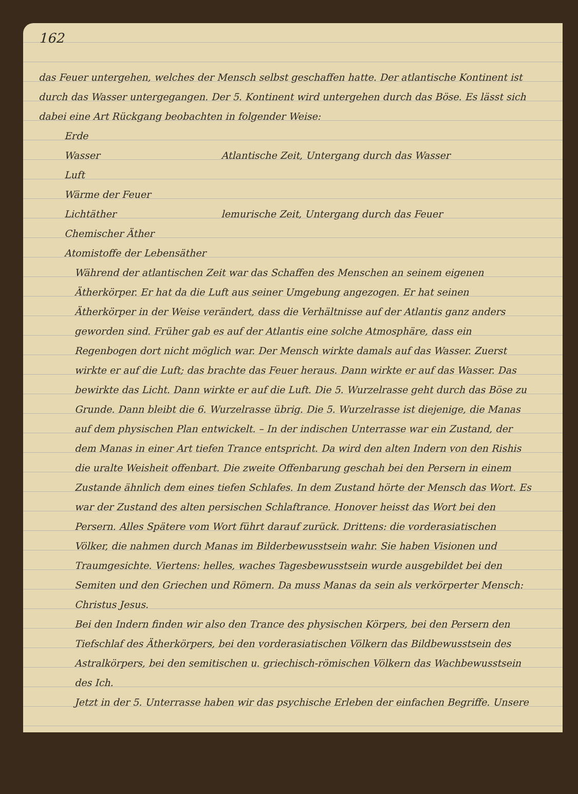162
das Feuer untergehen, welches der Mensch selbst geschaffen hatte. Der atlantische Kontinent ist durch das Wasser untergegangen. Der 5. Kontinent wird untergehen durch das Böse. Es lässt sich dabei eine Art Rückgang beobachten in folgender Weise:
Erde
Wasser
Luft
Wärme der Feuer
Lichtäther
Chemischer Äther
Atomistoffe der Lebensäther
Atlantische Zeit, Untergang durch das Wasser
lemurische Zeit, Untergang durch das Feuer
Während der atlantischen Zeit war das Schaffen des Menschen an seinem eigenen Ätherkörper. Er hat da die Luft aus seiner Umgebung angezogen. Er hat seinen Ätherkörper in der Weise verändert, dass die Verhältnisse auf der Atlantis ganz anders geworden sind. Früher gab es auf der Atlantis eine solche Atmosphäre, dass ein Regenbogen dort nicht möglich war. Der Mensch wirkte damals auf das Wasser. Zuerst wirkte er auf die Luft; das brachte das Feuer heraus. Dann wirkte er auf das Wasser. Das bewirkte das Licht. Dann wirkte er auf die Luft. Die 5. Wurzelrasse geht durch das Böse zu Grunde. Dann bleibt die 6. Wurzelrasse übrig. Die 5. Wurzelrasse ist diejenige, die Manas auf dem physischen Plan entwickelt. – In der indischen Unterrasse war ein Zustand, der dem Manas in einer Art tiefen Trance entspricht. Da wird den alten Indern von den Rishis die uralte Weisheit offenbart. Die zweite Offenbarung geschah bei den Persern in einem Zustande ähnlich dem eines tiefen Schlafes. In dem Zustand hörte der Mensch das Wort. Es war der Zustand des alten persischen Schlaftrance. Honover heisst das Wort bei den Persern. Alles Spätere vom Wort führt darauf zurück. Drittens: die vorderasiatischen Völker, die nahmen durch Manas im Bilderbewusstsein wahr. Sie haben Visionen und Traumgesichte. Viertens: helles, waches Tagesbewusstsein wurde ausgebildet bei den Semiten und den Griechen und Römern. Da muss Manas da sein als verkörperter Mensch: Christus Jesus.
Bei den Indern finden wir also den Trance des physischen Körpers, bei den Persern den Tiefschlaf des Ätherkörpers, bei den vorderasiatischen Völkern das Bildbewusstsein des Astralkörpers, bei den semitischen u. griechisch-römischen Völkern das Wachbewusstsein des Ich.
Jetzt in der 5. Unterrasse haben wir das psychische Erleben der einfachen Begriffe. Unsere